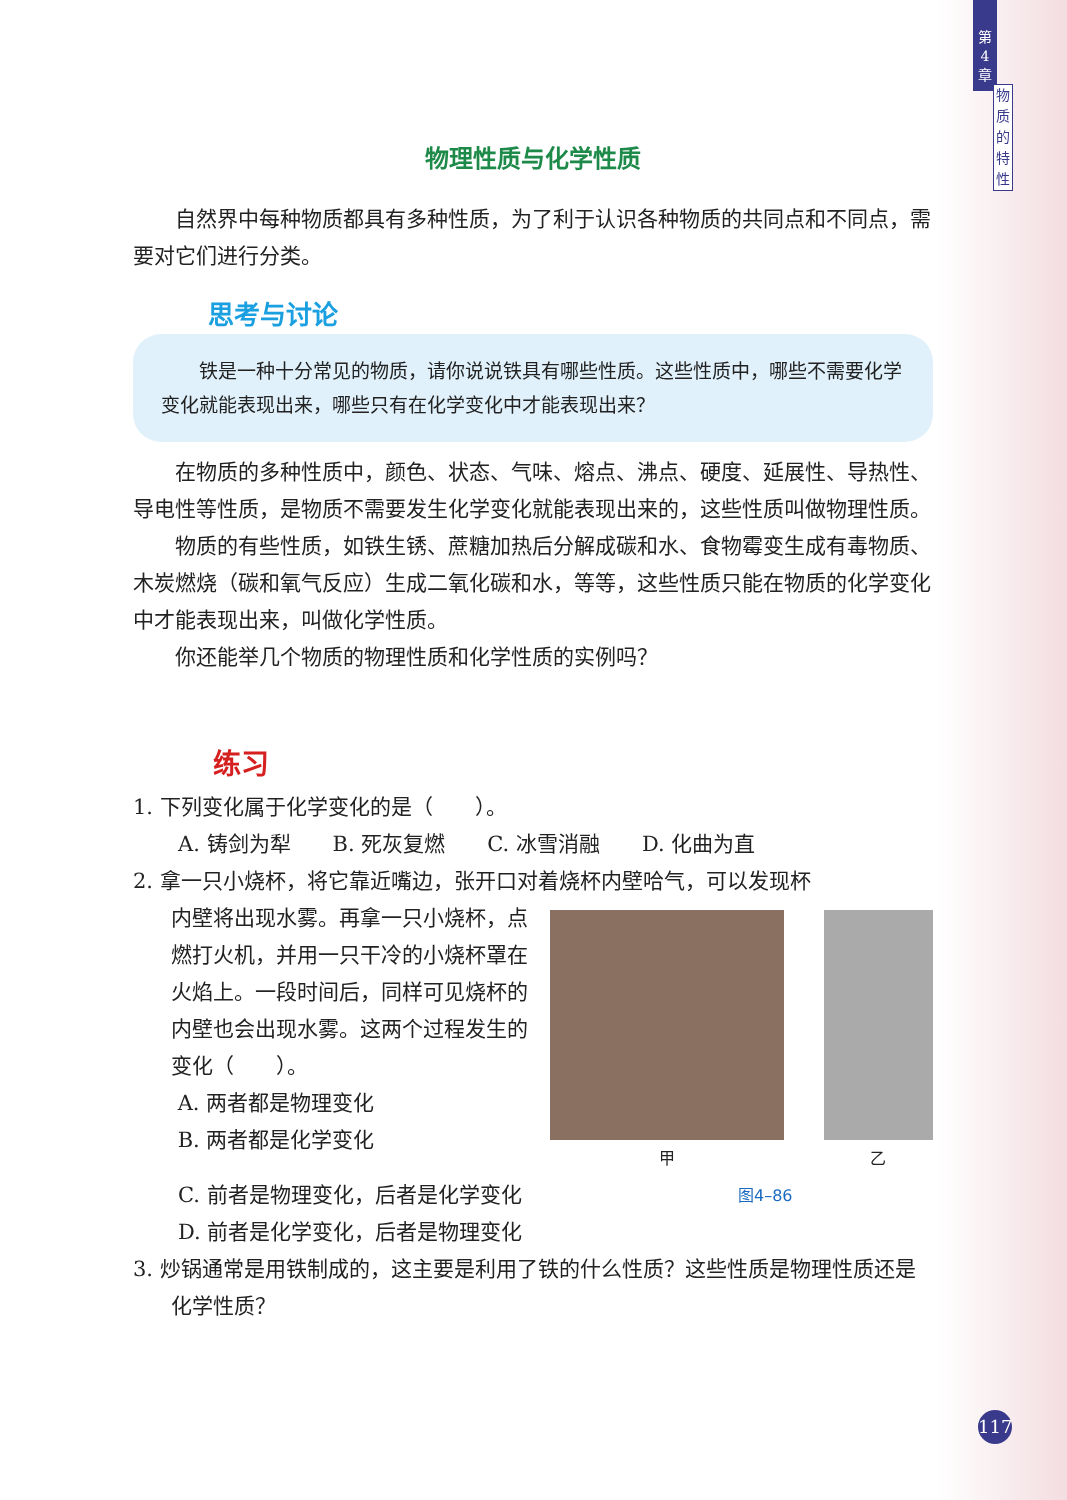第
4
章
物
质
的
特
性
物理性质与化学性质
自然界中每种物质都具有多种性质，为了利于认识各种物质的共同点和不同点，需要对它们进行分类。
思考与讨论
铁是一种十分常见的物质，请你说说铁具有哪些性质。这些性质中，哪些不需要化学变化就能表现出来，哪些只有在化学变化中才能表现出来？
在物质的多种性质中，颜色、状态、气味、熔点、沸点、硬度、延展性、导热性、导电性等性质，是物质不需要发生化学变化就能表现出来的，这些性质叫做物理性质。
物质的有些性质，如铁生锈、蔗糖加热后分解成碳和水、食物霉变生成有毒物质、木炭燃烧（碳和氧气反应）生成二氧化碳和水，等等，这些性质只能在物质的化学变化中才能表现出来，叫做化学性质。
你还能举几个物质的物理性质和化学性质的实例吗？
练习
1. 下列变化属于化学变化的是（　　）。
A. 铸剑为犁　　B. 死灰复燃　　C. 冰雪消融　　D. 化曲为直
2. 拿一只小烧杯，将它靠近嘴边，张开口对着烧杯内壁哈气，可以发现杯
内壁将出现水雾。再拿一只小烧杯，点燃打火机，并用一只干冷的小烧杯罩在火焰上。一段时间后，同样可见烧杯的内壁也会出现水雾。这两个过程发生的变化（　　）。
A. 两者都是物理变化
B. 两者都是化学变化
甲 乙
C. 前者是物理变化，后者是化学变化
D. 前者是化学变化，后者是物理变化
图4–86
3. 炒锅通常是用铁制成的，这主要是利用了铁的什么性质？这些性质是物理性质还是化学性质？
117